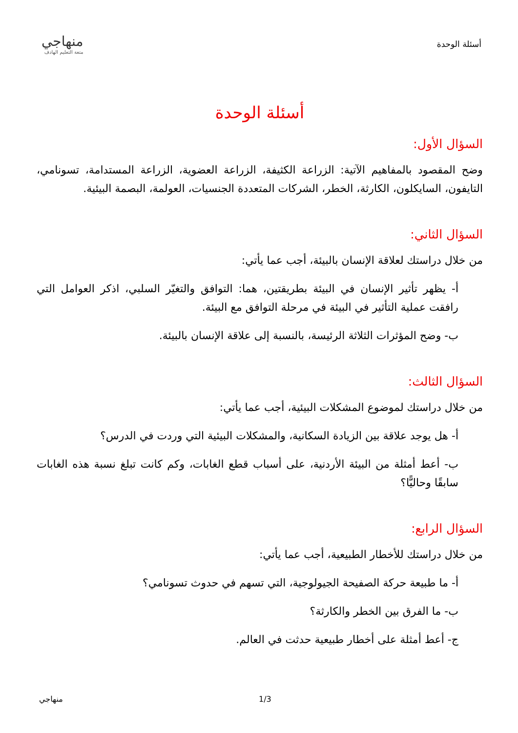أسئلة الوحدة
منهاجي
متعة التعليم الهادف
أسئلة الوحدة
السؤال الأول:
وضح المقصود بالمفاهيم الآتية: الزراعة الكثيفة، الزراعة العضوية، الزراعة المستدامة، تسونامي، التايفون، السايكلون، الكارثة، الخطر، الشركات المتعددة الجنسيات، العولمة، البصمة البيئية.
السؤال الثاني:
من خلال دراستك لعلاقة الإنسان بالبيئة، أجب عما يأتي:
أ- يظهر تأثير الإنسان في البيئة بطريقتين، هما: التوافق والتغيّر السلبي، اذكر العوامل التي رافقت عملية التأثير في البيئة في مرحلة التوافق مع البيئة.
ب- وضح المؤثرات الثلاثة الرئيسة، بالنسبة إلى علاقة الإنسان بالبيئة.
السؤال الثالث:
من خلال دراستك لموضوع المشكلات البيئية، أجب عما يأتي:
أ- هل يوجد علاقة بين الزيادة السكانية، والمشكلات البيئية التي وردت في الدرس؟
ب- أعط أمثلة من البيئة الأردنية، على أسباب قطع الغابات، وكم كانت تبلغ نسبة هذه الغابات سابقًا وحاليًّا؟
السؤال الرابع:
من خلال دراستك للأخطار الطبيعية، أجب عما يأتي:
أ- ما طبيعة حركة الصفيحة الجيولوجية، التي تسهم في حدوث تسونامي؟
ب- ما الفرق بين الخطر والكارثة؟
ج- أعط أمثلة على أخطار طبيعية حدثت في العالم.
منهاجي 1/3